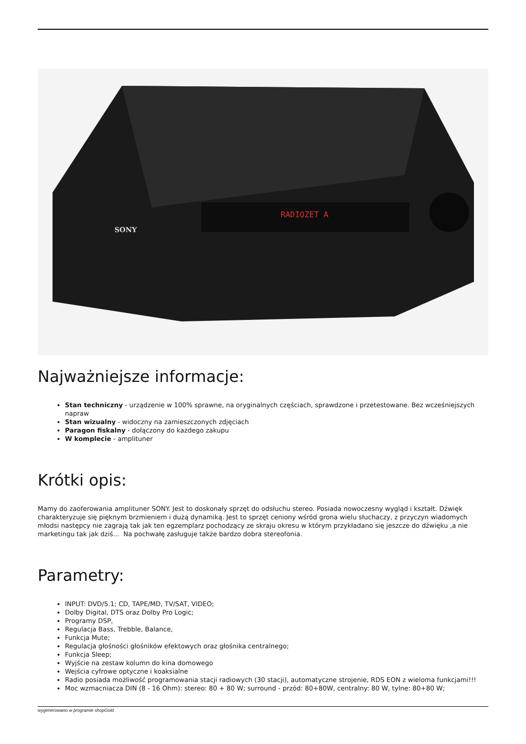RADIOZET A
SONY
Najważniejsze informacje:
Stan techniczny - urządzenie w 100% sprawne, na oryginalnych częściach, sprawdzone i przetestowane. Bez wcześniejszych napraw
Stan wizualny - widoczny na zamieszczonych zdjęciach
Paragon fiskalny - dołączony do każdego zakupu
W komplecie - amplituner
Krótki opis:
Mamy do zaoferowania amplituner SONY. Jest to doskonały sprzęt do odsłuchu stereo. Posiada nowoczesny wygląd i kształt. Dźwięk charakteryzuje się pięknym brzmieniem i dużą dynamiką. Jest to sprzęt ceniony wśród grona wielu słuchaczy, z przyczyn wiadomych młodsi następcy nie zagrają tak jak ten egzemplarz pochodzący ze skraju okresu w którym przykładano się jeszcze do dźwięku ,a nie marketingu tak jak dziś... Na pochwałę zasługuje także bardzo dobra stereofonia.
Parametry:
INPUT: DVD/5.1; CD, TAPE/MD, TV/SAT, VIDEO;
Dolby Digital, DTS oraz Dolby Pro Logic;
Programy DSP,
Regulacja Bass, Trebble, Balance,
Funkcja Mute;
Regulacja głośności głośników efektowych oraz głośnika centralnego;
Funkcja Sleep;
Wyjście na zestaw kolumn do kina domowego
Wejścia cyfrowe optyczne i koaksialne
Radio posiada możliwość programowania stacji radiowych (30 stacji), automatyczne strojenie, RDS EON z wieloma funkcjami!!!
Moc wzmacniacza DIN (8 - 16 Ohm): stereo: 80 + 80 W; surround - przód: 80+80W, centralny: 80 W, tylne: 80+80 W;
wygenerowano w programie shopGold